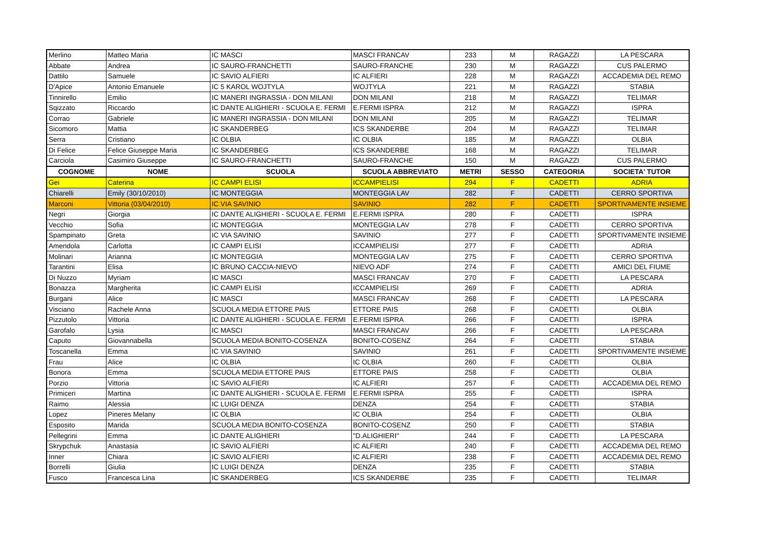| Merlino | Matteo Maria | IC MASCI | MASCI FRANCAV | 233 | M | RAGAZZI | LA PESCARA |
| Abbate | Andrea | IC SAURO-FRANCHETTI | SAURO-FRANCHE | 230 | M | RAGAZZI | CUS PALERMO |
| Dattilo | Samuele | IC SAVIO ALFIERI | IC ALFIERI | 228 | M | RAGAZZI | ACCADEMIA DEL REMO |
| D'Apice | Antonio Emanuele | IC 5 KAROL WOJTYLA | WOJTYLA | 221 | M | RAGAZZI | STABIA |
| Tinnirello | Emilio | IC MANERI INGRASSIA - DON MILANI | DON MILANI | 218 | M | RAGAZZI | TELIMAR |
| Sqizzato | Riccardo | IC DANTE ALIGHIERI - SCUOLA E. FERMI | E.FERMI ISPRA | 212 | M | RAGAZZI | ISPRA |
| Corrao | Gabriele | IC MANERI INGRASSIA - DON MILANI | DON MILANI | 205 | M | RAGAZZI | TELIMAR |
| Sicomoro | Mattia | IC SKANDERBEG | ICS SKANDERBE | 204 | M | RAGAZZI | TELIMAR |
| Serra | Cristiano | IC OLBIA | IC OLBIA | 185 | M | RAGAZZI | OLBIA |
| Di Felice | Felice Giuseppe Maria | IC SKANDERBEG | ICS SKANDERBE | 168 | M | RAGAZZI | TELIMAR |
| Carciola | Casimiro Giuseppe | IC SAURO-FRANCHETTI | SAURO-FRANCHE | 150 | M | RAGAZZI | CUS PALERMO |
| COGNOME | NOME | SCUOLA | SCUOLA ABBREVIATO | METRI | SESSO | CATEGORIA | SOCIETA' TUTOR |
| Gei | Caterina | IC CAMPI ELISI | ICCAMPIELISI | 294 | F | CADETTI | ADRIA |
| Chiarelli | Emily (30/10/2010) | IC MONTEGGIA | MONTEGGIA LAV | 282 | F | CADETTI | CERRO SPORTIVA |
| Marconi | Vittoria (03/04/2010) | IC VIA SAVINIO | SAVINIO | 282 | F | CADETTI | SPORTIVAMENTE INSIEME |
| Negri | Giorgia | IC DANTE ALIGHIERI - SCUOLA E. FERMI | E.FERMI ISPRA | 280 | F | CADETTI | ISPRA |
| Vecchio | Sofia | IC MONTEGGIA | MONTEGGIA LAV | 278 | F | CADETTI | CERRO SPORTIVA |
| Spampinato | Greta | IC VIA SAVINIO | SAVINIO | 277 | F | CADETTI | SPORTIVAMENTE INSIEME |
| Amendola | Carlotta | IC CAMPI ELISI | ICCAMPIELISI | 277 | F | CADETTI | ADRIA |
| Molinari | Arianna | IC MONTEGGIA | MONTEGGIA LAV | 275 | F | CADETTI | CERRO SPORTIVA |
| Tarantini | Elisa | IC BRUNO CACCIA-NIEVO | NIEVO ADF | 274 | F | CADETTI | AMICI DEL FIUME |
| Di Nuzzo | Myriam | IC MASCI | MASCI FRANCAV | 270 | F | CADETTI | LA PESCARA |
| Bonazza | Margherita | IC CAMPI ELISI | ICCAMPIELISI | 269 | F | CADETTI | ADRIA |
| Burgani | Alice | IC MASCI | MASCI FRANCAV | 268 | F | CADETTI | LA PESCARA |
| Visciano | Rachele Anna | SCUOLA MEDIA ETTORE PAIS | ETTORE PAIS | 268 | F | CADETTI | OLBIA |
| Pizzutolo | Vittoria | IC DANTE ALIGHIERI - SCUOLA E. FERMI | E.FERMI ISPRA | 266 | F | CADETTI | ISPRA |
| Garofalo | Lysia | IC MASCI | MASCI FRANCAV | 266 | F | CADETTI | LA PESCARA |
| Caputo | Giovannabella | SCUOLA MEDIA BONITO-COSENZA | BONITO-COSENZ | 264 | F | CADETTI | STABIA |
| Toscanella | Emma | IC VIA SAVINIO | SAVINIO | 261 | F | CADETTI | SPORTIVAMENTE INSIEME |
| Frau | Alice | IC OLBIA | IC OLBIA | 260 | F | CADETTI | OLBIA |
| Bonora | Emma | SCUOLA MEDIA ETTORE PAIS | ETTORE PAIS | 258 | F | CADETTI | OLBIA |
| Porzio | Vittoria | IC SAVIO ALFIERI | IC ALFIERI | 257 | F | CADETTI | ACCADEMIA DEL REMO |
| Primiceri | Martina | IC DANTE ALIGHIERI - SCUOLA E. FERMI | E.FERMI ISPRA | 255 | F | CADETTI | ISPRA |
| Raimo | Alessia | IC LUIGI DENZA | DENZA | 254 | F | CADETTI | STABIA |
| Lopez | Pineres Melany | IC OLBIA | IC OLBIA | 254 | F | CADETTI | OLBIA |
| Esposito | Marida | SCUOLA MEDIA BONITO-COSENZA | BONITO-COSENZ | 250 | F | CADETTI | STABIA |
| Pellegrini | Emma | IC DANTE ALIGHIERI | "D.ALIGHIERI" | 244 | F | CADETTI | LA PESCARA |
| Skrypchuk | Anastasia | IC SAVIO ALFIERI | IC ALFIERI | 240 | F | CADETTI | ACCADEMIA DEL REMO |
| Inner | Chiara | IC SAVIO ALFIERI | IC ALFIERI | 238 | F | CADETTI | ACCADEMIA DEL REMO |
| Borrelli | Giulia | IC LUIGI DENZA | DENZA | 235 | F | CADETTI | STABIA |
| Fusco | Francesca Lina | IC SKANDERBEG | ICS SKANDERBE | 235 | F | CADETTI | TELIMAR |